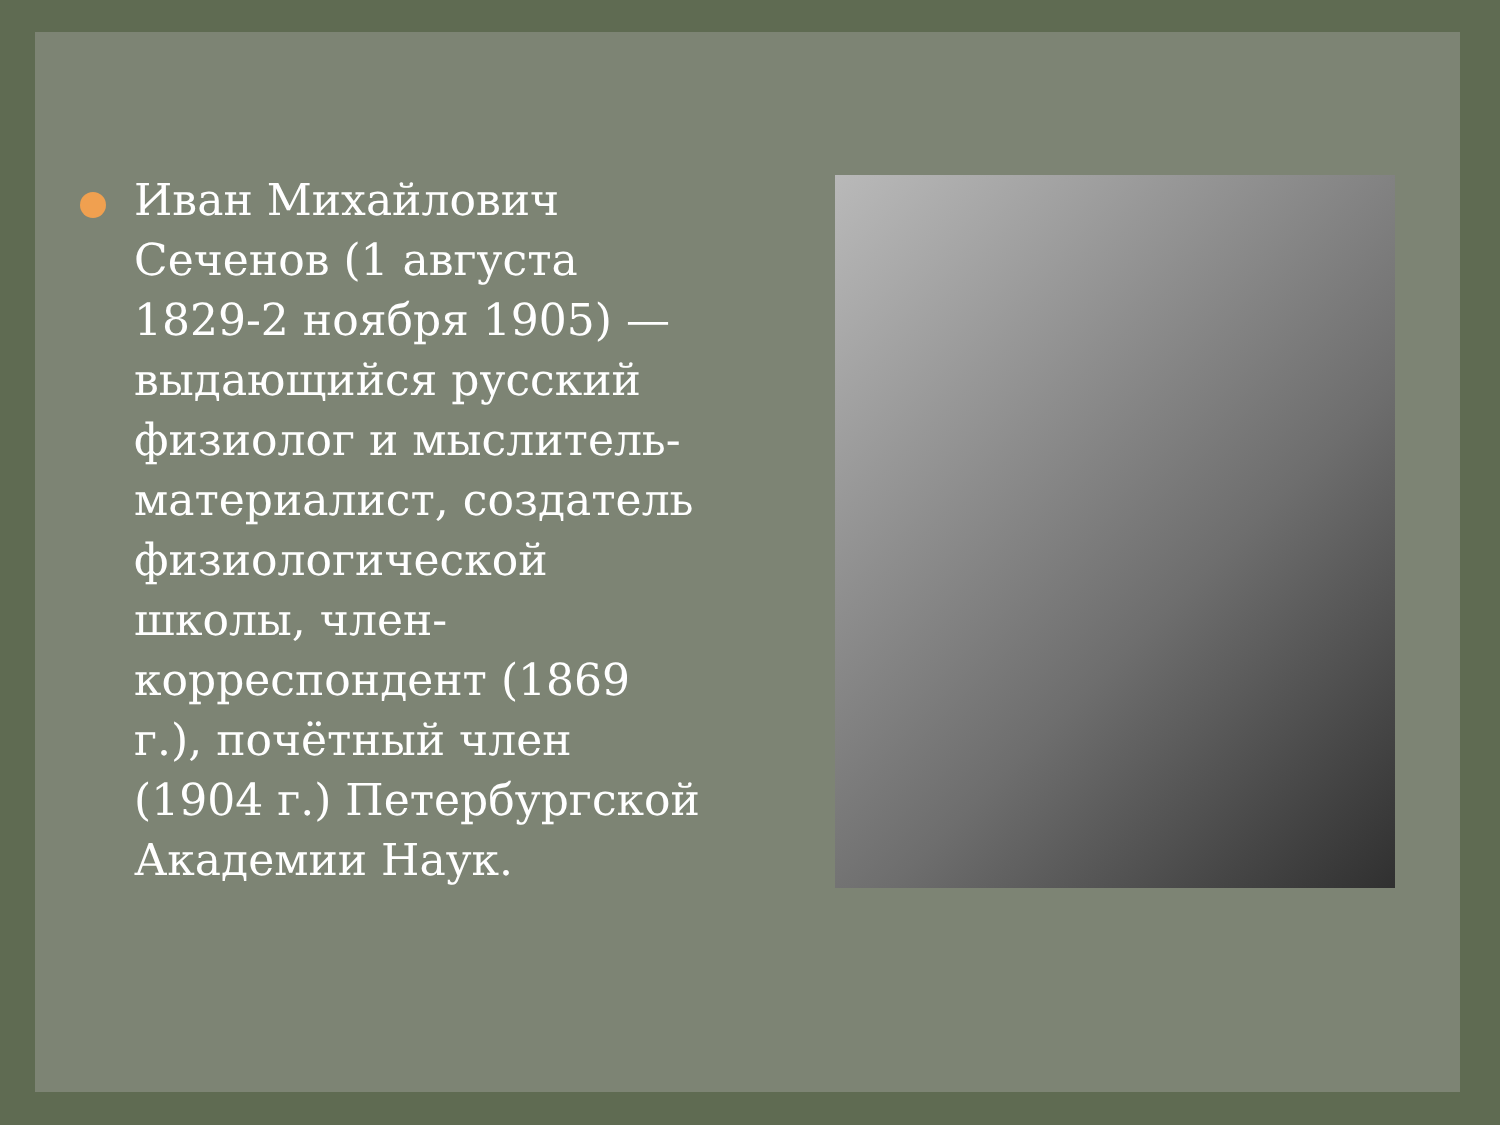Иван Михайлович Сеченов (1 августа 1829-2 ноября 1905) — выдающийся русский физиолог и мыслитель-материалист, создатель физиологической школы, член-корреспондент (1869 г.), почётный член (1904 г.) Петербургской Академии Наук.